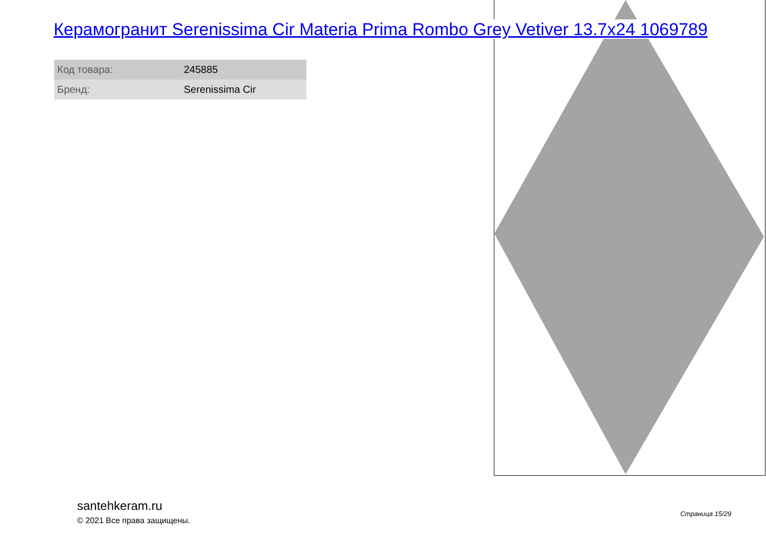Керамогранит Serenissima Cir Materia Prima Rombo Grey Vetiver 13.7x24 1069789
| Код товара: | 245885 |
| Бренд: | Serenissima Cir |
santehkeram.ru
© 2021 Все права защищены.
Страница 15/29